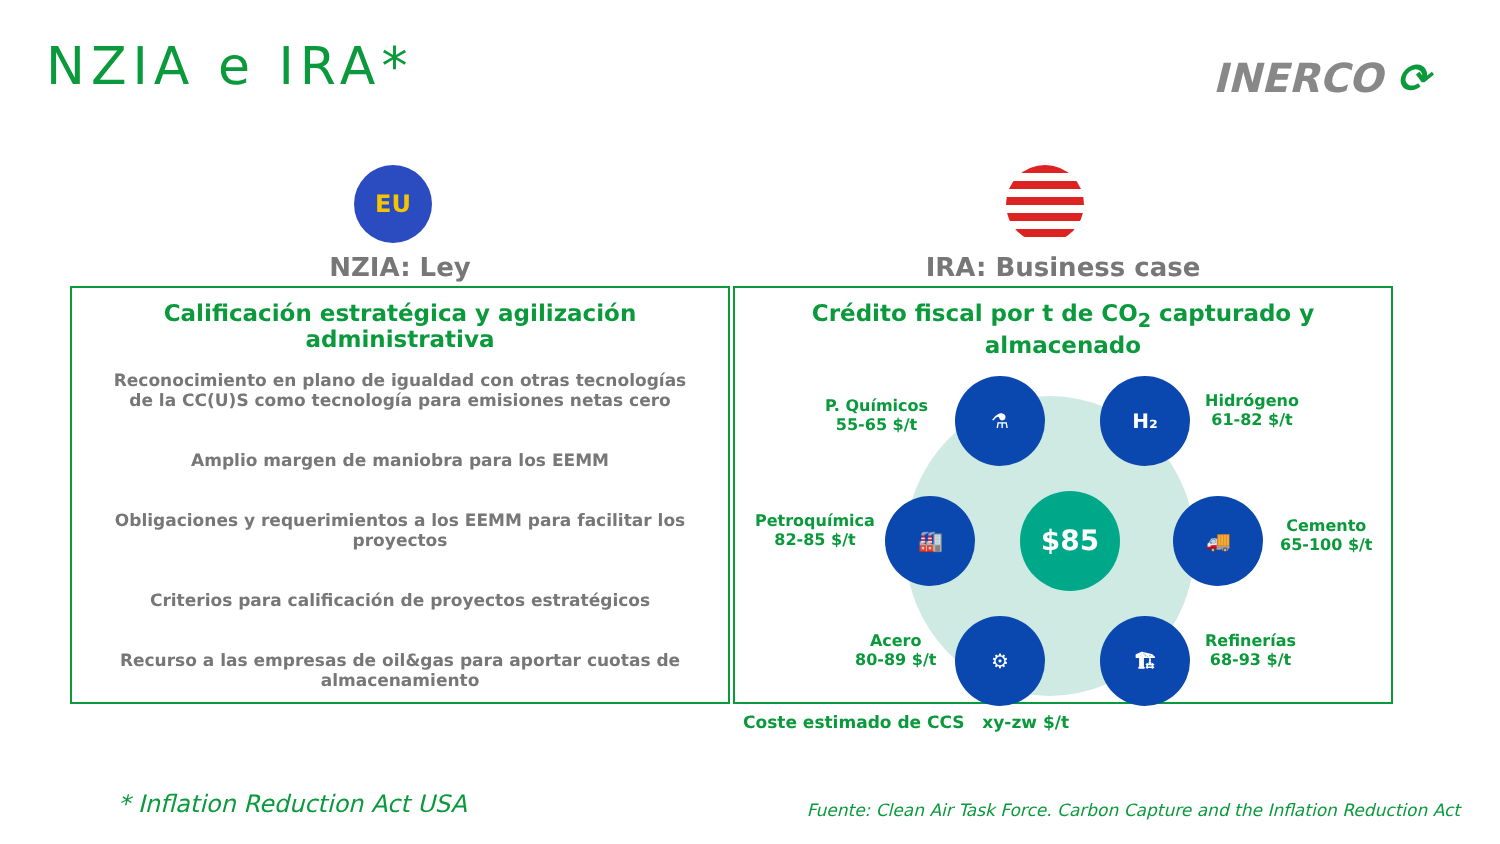NZIA e IRA* INERCO ⟳
EU
NZIA: Ley
Calificación estratégica y agilización administrativa
Reconocimiento en plano de igualdad con otras tecnologías de la CC(U)S como tecnología para emisiones netas cero
Amplio margen de maniobra para los EEMM
Obligaciones y requerimientos a los EEMM para facilitar los proyectos
Criterios para calificación de proyectos estratégicos
Recurso a las empresas de oil&gas para aportar cuotas de almacenamiento
IRA: Business case
Crédito fiscal por t de CO<sub>2</sub> capturado y almacenado
P. Químicos
55-65 $/t
⚗ H₂
Hidrógeno
61-82 $/t
Petroquímica
82-85 $/t
🏭 $85 🚚
Cemento
65-100 $/t
Acero
80-89 $/t
⚙ 🏗
Refinerías
68-93 $/t
Coste estimado de CCS xy-zw $/t
* Inflation Reduction Act USA
Fuente: Clean Air Task Force. Carbon Capture and the Inflation Reduction Act